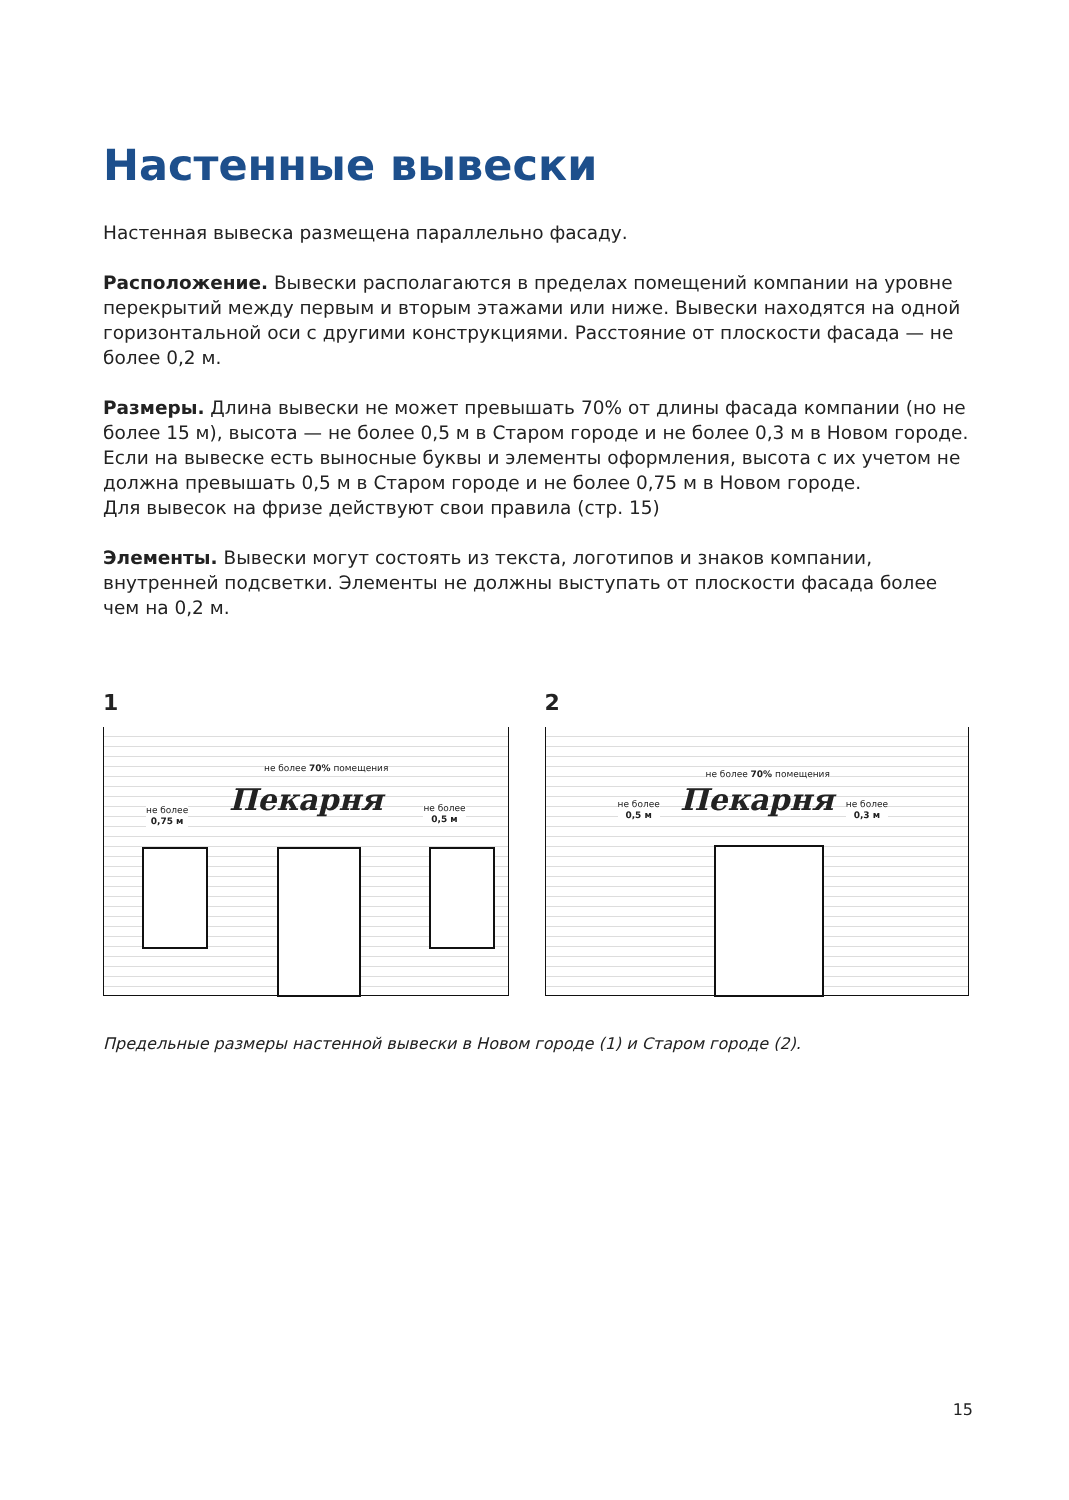Настенные вывески
Настенная вывеска размещена параллельно фасаду.
Расположение. Вывески располагаются в пределах помещений компании на уровне перекрытий между первым и вторым этажами или ниже. Вывески находятся на одной горизонтальной оси с другими конструкциями. Расстояние от плоскости фасада — не более 0,2 м.
Размеры. Длина вывески не может превышать 70% от длины фасада компании (но не более 15 м), высота — не более 0,5 м в Старом городе и не более 0,3 м в Новом городе.
Если на вывеске есть выносные буквы и элементы оформления, высота с их учетом не должна превышать 0,5 м в Старом городе и не более 0,75 м в Новом городе.
Для вывесок на фризе действуют свои правила (стр. 15)
Элементы. Вывески могут состоять из текста, логотипов и знаков компании, внутренней подсветки. Элементы не должны выступать от плоскости фасада более чем на 0,2 м.
1
не более 70% помещения
не более
0,75 м
Пекарня
не более
0,5 м
2
не более 70% помещения
не более
0,5 м
Пекарня
не более
0,3 м
Предельные размеры настенной вывески в Новом городе (1) и Старом городе (2).
15